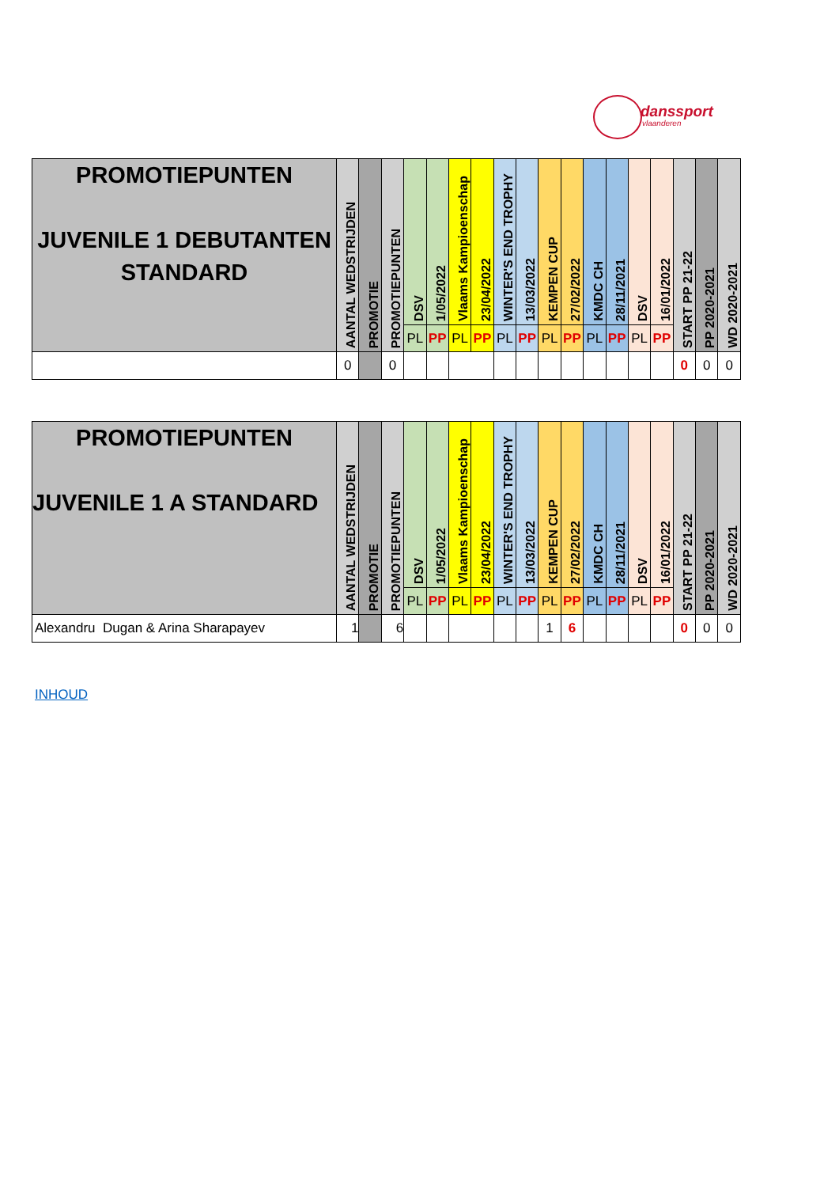danssport
vlaanderen
| PROMOTIEPUNTEN JUVENILE 1 DEBUTANTEN STANDARD | AANTAL WEDSTRIJDEN | PROMOTIE | PROMOTIEPUNTEN | DSV | 1/05/2022 | Vlaams Kampioenschap | 23/04/2022 | WINTER'S END TROPHY | 13/03/2022 | KEMPEN CUP | 27/02/2022 | KMDC CH | 28/11/2021 | DSV | 16/01/2022 | START PP 21-22 | PP 2020-2021 | WD 2020-2021 |
| --- | --- | --- | --- | --- | --- | --- | --- | --- | --- | --- | --- | --- | --- | --- | --- | --- | --- | --- |
| | | | | PL | PP | PL | PP | PL | PP | PL | PP | PL | PP | PL | PP | | | |
| | 0 | | 0 | | | | | | | | | | | | | 0 | 0 | 0 |
| PROMOTIEPUNTEN JUVENILE 1 A STANDARD | AANTAL WEDSTRIJDEN | PROMOTIE | PROMOTIEPUNTEN | DSV | 1/05/2022 | Vlaams Kampioenschap | 23/04/2022 | WINTER'S END TROPHY | 13/03/2022 | KEMPEN CUP | 27/02/2022 | KMDC CH | 28/11/2021 | DSV | 16/01/2022 | START PP 21-22 | PP 2020-2021 | WD 2020-2021 |
| --- | --- | --- | --- | --- | --- | --- | --- | --- | --- | --- | --- | --- | --- | --- | --- | --- | --- | --- |
| | | | | PL | PP | PL | PP | PL | PP | PL | PP | PL | PP | PL | PP | | | |
| Alexandru Dugan & Arina Sharapayev | 1 | | 6 | | | | | | | 1 | 6 | | | | | 0 | 0 | 0 |
INHOUD